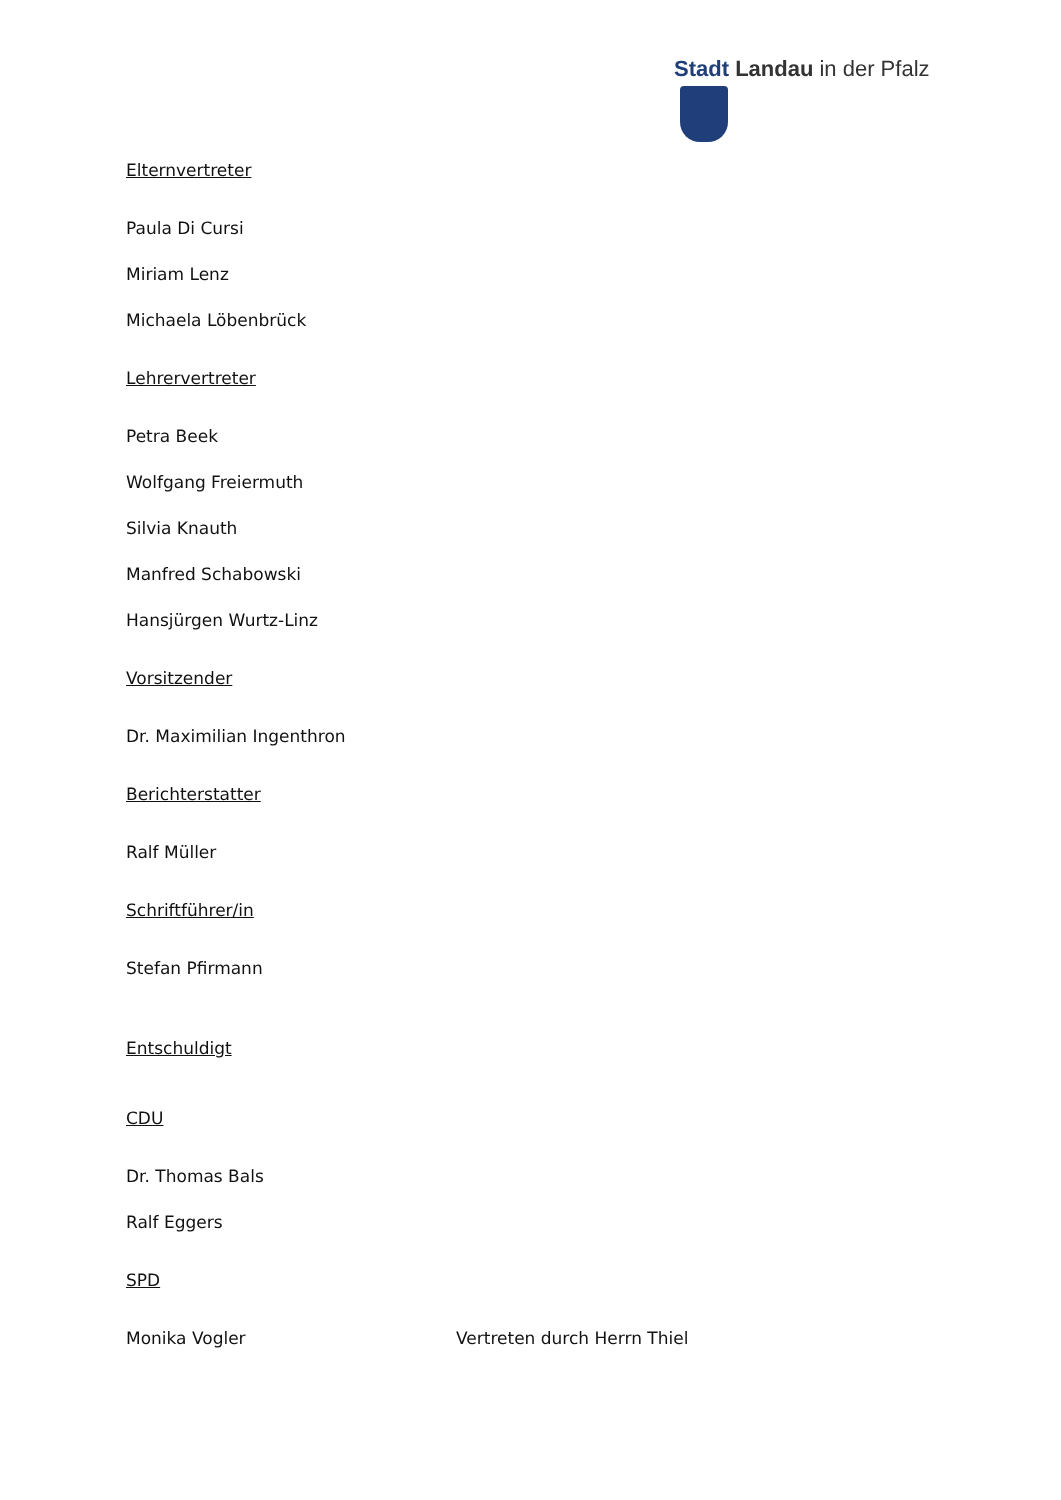Stadt Landau in der Pfalz
Elternvertreter
Paula Di Cursi
Miriam Lenz
Michaela Löbenbrück
Lehrervertreter
Petra Beek
Wolfgang Freiermuth
Silvia Knauth
Manfred Schabowski
Hansjürgen Wurtz-Linz
Vorsitzender
Dr. Maximilian Ingenthron
Berichterstatter
Ralf Müller
Schriftführer/in
Stefan Pfirmann
Entschuldigt
CDU
Dr. Thomas Bals
Ralf Eggers
SPD
Monika Vogler Vertreten durch Herrn Thiel